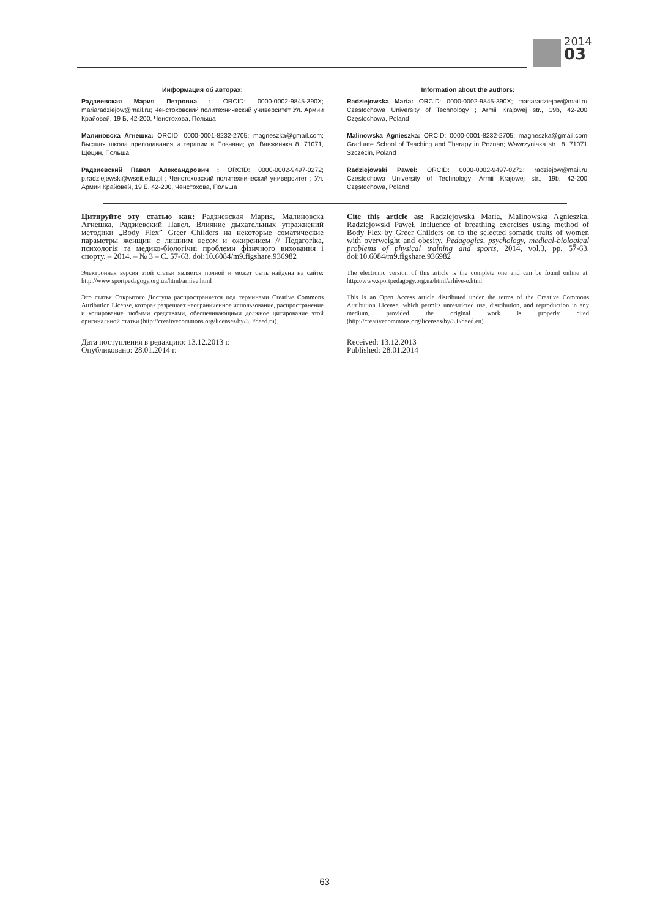2014
03
Информация об авторах:
Радзиевская Мария Петровна : ORCID: 0000-0002-9845-390X; mariaradziejow@mail.ru; Ченстоховский политехнический университет Ул. Армии Крайовей, 19 Б, 42-200, Ченстохова, Польша
Малиновска Агнешка: ORCID: 0000-0001-8232-2705; magneszka@gmail.com; Высшая школа преподавания и терапии в Познани; ул. Вавжиняка 8, 71071, Щецин, Польша
Радзиевский Павел Александрович : ORCID: 0000-0002-9497-0272; p.radziejewski@wseit.edu.pl ; Ченстоховский политехнический университет ; Ул. Армии Крайовей, 19 Б, 42-200, Ченстохова, Польша
Information about the authors:
Radziejowska Maria: ORCID: 0000-0002-9845-390X; mariaradziejow@mail.ru; Czestochowa University of Technology ; Armii Krajowej str., 19b, 42-200, Częstochowa, Poland
Malinowska Agnieszka: ORCID: 0000-0001-8232-2705; magneszka@gmail.com; Graduate School of Teaching and Therapy in Poznan; Wawrzyniaka str., 8, 71071, Szczecin, Poland
Radziejowski Paweł: ORCID: 0000-0002-9497-0272; radziejow@mail.ru; Czestochowa University of Technology; Armii Krajowej str., 19b, 42-200, Częstochowa, Poland
Цитируйте эту статью как: Радзиевская Мария, Малиновска Агнешка, Радзиевский Павел. Влияние дыхательных упражнений методики „Body Flex” Greer Childers на некоторые соматические параметры женщин с лишним весом и ожирением // Педагогіка, психологія та медико-біологічні проблеми фізичного виховання і спорту. – 2014. – № 3 – С. 57-63. doi:10.6084/m9.figshare.936982
Электронная версия этой статьи является полной и может быть найдена на сайте: http://www.sportpedagogy.org.ua/html/arhive.html
Это статья Открытого Доступа распространяется под терминами Creative Commons Attribution License, которая разрешает неограниченное использование, распространение и копирование любыми средствами, обеспечивающими должное цитирование этой оригинальной статьи (http://creativecommons.org/licenses/by/3.0/deed.ru).
Cite this article as: Radziejowska Maria, Malinowska Agnieszka, Radziejowski Paweł. Influence of breathing exercises using method of Body Flex by Greer Childers on to the selected somatic traits of women with overweight and obesity. Pedagogics, psychology, medical-biological problems of physical training and sports, 2014, vol.3, pp. 57-63. doi:10.6084/m9.figshare.936982
The electronic version of this article is the complete one and can be found online at: http://www.sportpedagogy.org.ua/html/arhive-e.html
This is an Open Access article distributed under the terms of the Creative Commons Attribution License, which permits unrestricted use, distribution, and reproduction in any medium, provided the original work is properly cited (http://creativecommons.org/licenses/by/3.0/deed.en).
Дата поступления в редакцию: 13.12.2013 г.
Опубликовано: 28.01.2014 г.
Received: 13.12.2013
Published: 28.01.2014
63